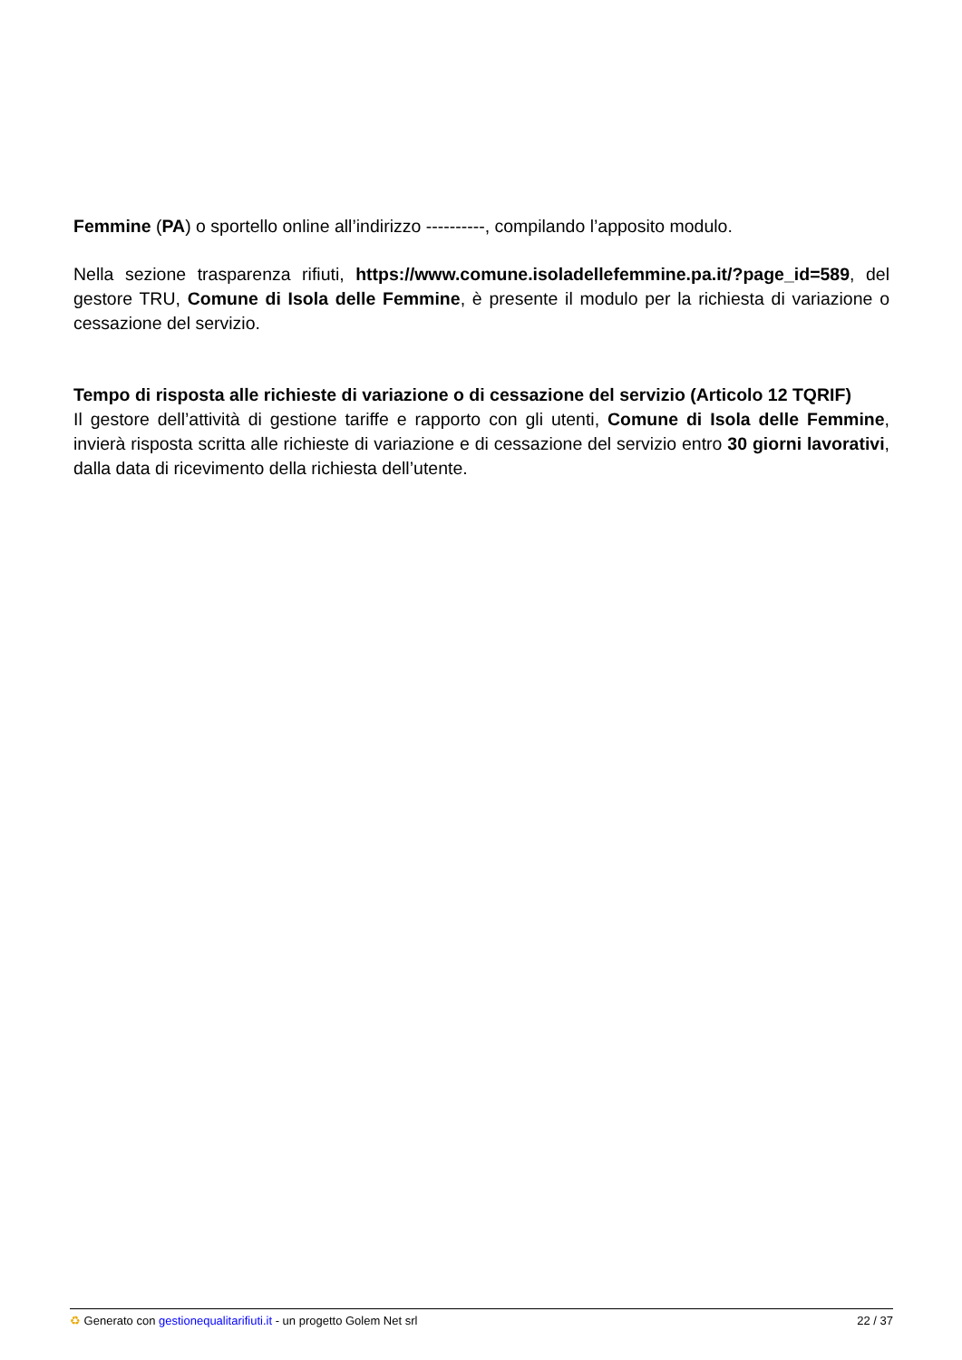Femmine (PA) o sportello online all’indirizzo ----------, compilando l’apposito modulo.
Nella sezione trasparenza rifiuti, https://www.comune.isoladellefemmine.pa.it/?page_id=589, del gestore TRU, Comune di Isola delle Femmine, è presente il modulo per la richiesta di variazione o cessazione del servizio.
Tempo di risposta alle richieste di variazione o di cessazione del servizio (Articolo 12 TQRIF)
Il gestore dell’attività di gestione tariffe e rapporto con gli utenti, Comune di Isola delle Femmine, invierà risposta scritta alle richieste di variazione e di cessazione del servizio entro 30 giorni lavorativi, dalla data di ricevimento della richiesta dell’utente.
♻ Generato con gestionequalitarifiuti.it - un progetto Golem Net srl 22 / 37